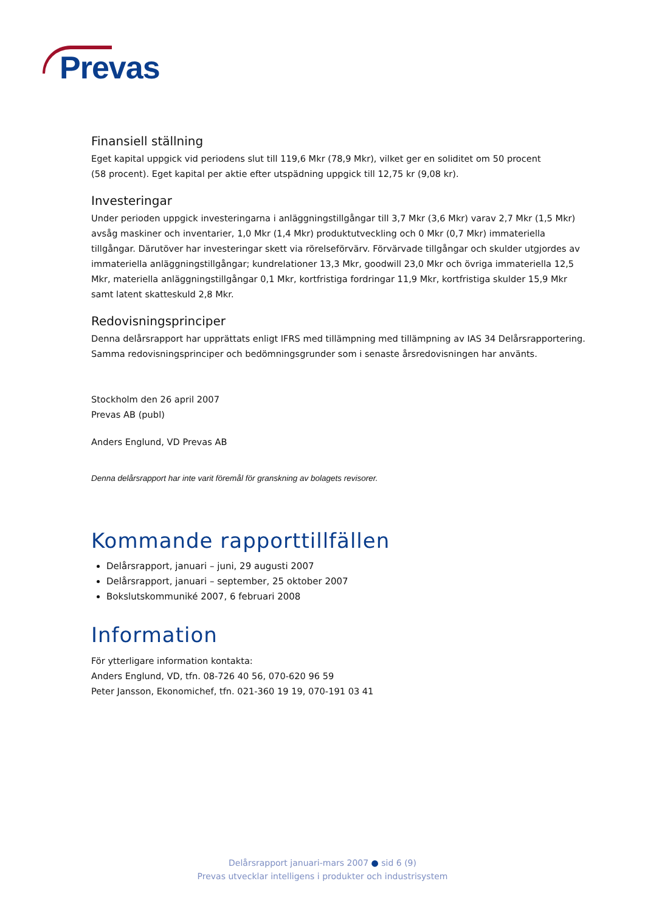Prevas
Finansiell ställning
Eget kapital uppgick vid periodens slut till 119,6 Mkr (78,9 Mkr), vilket ger en soliditet om 50 procent
(58 procent). Eget kapital per aktie efter utspädning uppgick till 12,75 kr (9,08 kr).
Investeringar
Under perioden uppgick investeringarna i anläggningstillgångar till 3,7 Mkr (3,6 Mkr) varav 2,7 Mkr (1,5 Mkr) avsåg maskiner och inventarier, 1,0 Mkr (1,4 Mkr) produktutveckling och 0 Mkr (0,7 Mkr) immateriella tillgångar. Därutöver har investeringar skett via rörelseförvärv. Förvärvade tillgångar och skulder utgjordes av immateriella anläggningstillgångar; kundrelationer 13,3 Mkr, goodwill 23,0 Mkr och övriga immateriella 12,5 Mkr, materiella anläggningstillgångar 0,1 Mkr, kortfristiga fordringar 11,9 Mkr, kortfristiga skulder 15,9 Mkr samt latent skatteskuld 2,8 Mkr.
Redovisningsprinciper
Denna delårsrapport har upprättats enligt IFRS med tillämpning med tillämpning av IAS 34 Delårsrapportering. Samma redovisningsprinciper och bedömningsgrunder som i senaste årsredovisningen har använts.
Stockholm den 26 april 2007
Prevas AB (publ)
Anders Englund, VD Prevas AB
Denna delårsrapport har inte varit föremål för granskning av bolagets revisorer.
Kommande rapporttillfällen
Delårsrapport, januari – juni, 29 augusti 2007
Delårsrapport, januari – september, 25 oktober 2007
Bokslutskommuniké 2007, 6 februari 2008
Information
För ytterligare information kontakta:
Anders Englund, VD, tfn. 08-726 40 56, 070-620 96 59
Peter Jansson, Ekonomichef, tfn. 021-360 19 19, 070-191 03 41
Delårsrapport januari-mars 2007 ● sid 6 (9)
Prevas utvecklar intelligens i produkter och industrisystem